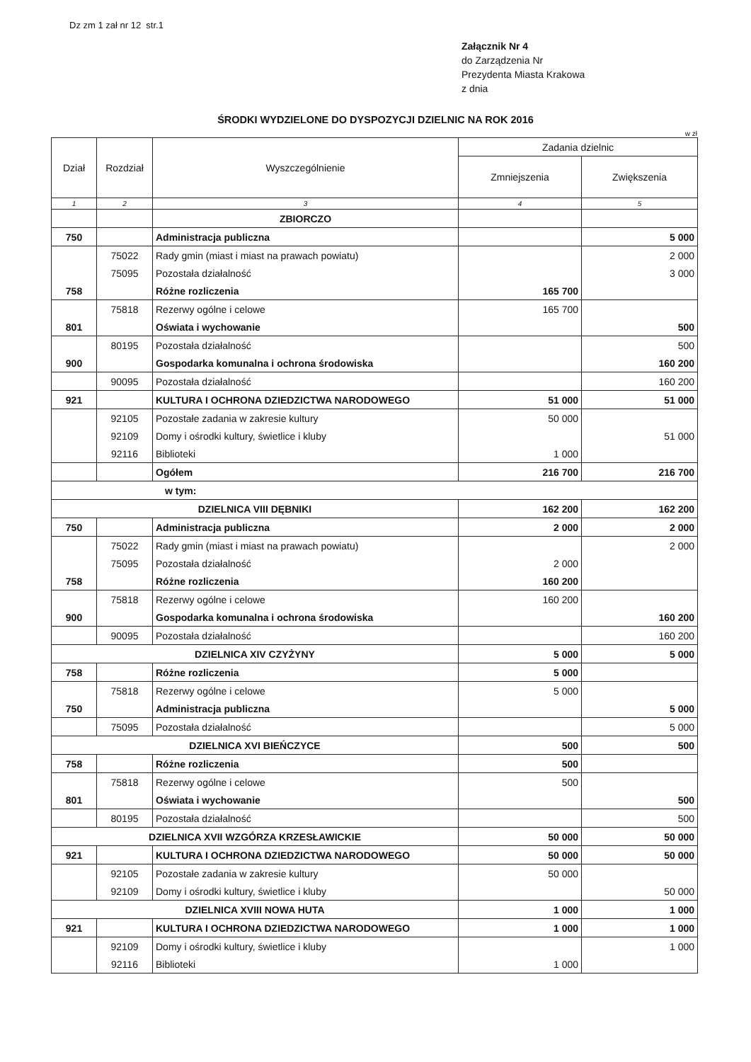Dz zm 1 zał nr 12 str.1
Załącznik Nr 4
do Zarządzenia Nr
Prezydenta Miasta Krakowa
z dnia
ŚRODKI WYDZIELONE DO DYSPOZYCJI DZIELNIC NA ROK 2016
w zł
| Dział | Rozdział | Wyszczególnienie | Zadania dzielnic | |
| --- | --- | --- | --- | --- |
| | | | Zmniejszenia | Zwiększenia |
| 1 | 2 | 3 | 4 | 5 |
| | | ZBIORCZO | | |
| 750 | | Administracja publiczna | | 5 000 |
| | 75022 | Rady gmin (miast i miast na prawach powiatu) | | 2 000 |
| | 75095 | Pozostała działalność | | 3 000 |
| 758 | | Różne rozliczenia | 165 700 | |
| | 75818 | Rezerwy ogólne i celowe | 165 700 | |
| 801 | | Oświata i wychowanie | | 500 |
| | 80195 | Pozostała działalność | | 500 |
| 900 | | Gospodarka komunalna i ochrona środowiska | | 160 200 |
| | 90095 | Pozostała działalność | | 160 200 |
| 921 | | KULTURA I OCHRONA DZIEDZICTWA NARODOWEGO | 51 000 | 51 000 |
| | 92105 | Pozostałe zadania w zakresie kultury | 50 000 | |
| | 92109 | Domy i ośrodki kultury, świetlice i kluby | | 51 000 |
| | 92116 | Biblioteki | 1 000 | |
| | | Ogółem | 216 700 | 216 700 |
| w tym: | | | | |
| DZIELNICA VIII DĘBNIKI | | | 162 200 | 162 200 |
| 750 | | Administracja publiczna | 2 000 | 2 000 |
| | 75022 | Rady gmin (miast i miast na prawach powiatu) | | 2 000 |
| | 75095 | Pozostała działalność | 2 000 | |
| 758 | | Różne rozliczenia | 160 200 | |
| | 75818 | Rezerwy ogólne i celowe | 160 200 | |
| 900 | | Gospodarka komunalna i ochrona środowiska | | 160 200 |
| | 90095 | Pozostała działalność | | 160 200 |
| DZIELNICA XIV CZYŻYNY | | | 5 000 | 5 000 |
| 758 | | Różne rozliczenia | 5 000 | |
| | 75818 | Rezerwy ogólne i celowe | 5 000 | |
| 750 | | Administracja publiczna | | 5 000 |
| | 75095 | Pozostała działalność | | 5 000 |
| DZIELNICA XVI BIEŃCZYCE | | | 500 | 500 |
| 758 | | Różne rozliczenia | 500 | |
| | 75818 | Rezerwy ogólne i celowe | 500 | |
| 801 | | Oświata i wychowanie | | 500 |
| | 80195 | Pozostała działalność | | 500 |
| DZIELNICA XVII WZGÓRZA KRZESŁAWICKIE | | | 50 000 | 50 000 |
| 921 | | KULTURA I OCHRONA DZIEDZICTWA NARODOWEGO | 50 000 | 50 000 |
| | 92105 | Pozostałe zadania w zakresie kultury | 50 000 | |
| | 92109 | Domy i ośrodki kultury, świetlice i kluby | | 50 000 |
| DZIELNICA XVIII NOWA HUTA | | | 1 000 | 1 000 |
| 921 | | KULTURA I OCHRONA DZIEDZICTWA NARODOWEGO | 1 000 | 1 000 |
| | 92109 | Domy i ośrodki kultury, świetlice i kluby | | 1 000 |
| | 92116 | Biblioteki | 1 000 | |